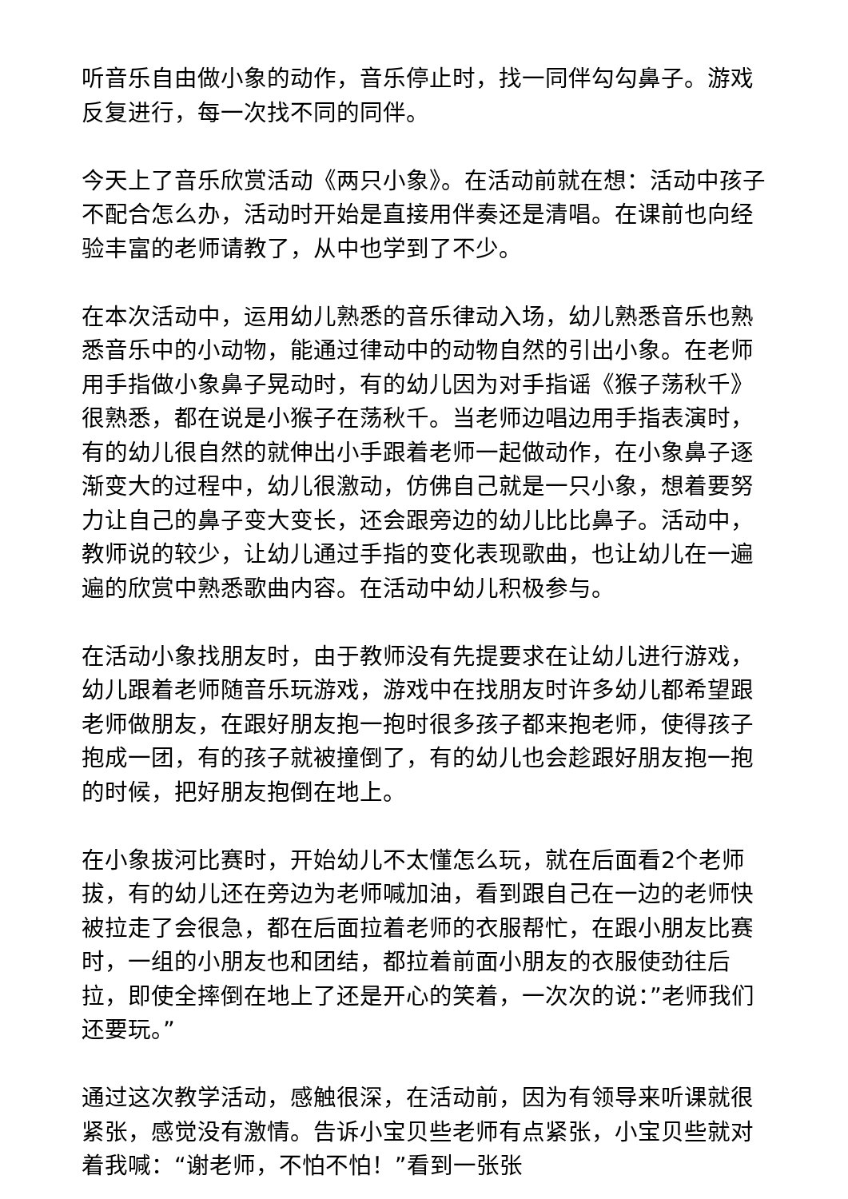听音乐自由做小象的动作，音乐停止时，找一同伴勾勾鼻子。游戏反复进行，每一次找不同的同伴。
今天上了音乐欣赏活动《两只小象》。在活动前就在想：活动中孩子不配合怎么办，活动时开始是直接用伴奏还是清唱。在课前也向经验丰富的老师请教了，从中也学到了不少。
在本次活动中，运用幼儿熟悉的音乐律动入场，幼儿熟悉音乐也熟悉音乐中的小动物，能通过律动中的动物自然的引出小象。在老师用手指做小象鼻子晃动时，有的幼儿因为对手指谣《猴子荡秋千》很熟悉，都在说是小猴子在荡秋千。当老师边唱边用手指表演时，有的幼儿很自然的就伸出小手跟着老师一起做动作，在小象鼻子逐渐变大的过程中，幼儿很激动，仿佛自己就是一只小象，想着要努力让自己的鼻子变大变长，还会跟旁边的幼儿比比鼻子。活动中，教师说的较少，让幼儿通过手指的变化表现歌曲，也让幼儿在一遍遍的欣赏中熟悉歌曲内容。在活动中幼儿积极参与。
在活动小象找朋友时，由于教师没有先提要求在让幼儿进行游戏，幼儿跟着老师随音乐玩游戏，游戏中在找朋友时许多幼儿都希望跟老师做朋友，在跟好朋友抱一抱时很多孩子都来抱老师，使得孩子抱成一团，有的孩子就被撞倒了，有的幼儿也会趁跟好朋友抱一抱的时候，把好朋友抱倒在地上。
在小象拔河比赛时，开始幼儿不太懂怎么玩，就在后面看2个老师拔，有的幼儿还在旁边为老师喊加油，看到跟自己在一边的老师快被拉走了会很急，都在后面拉着老师的衣服帮忙，在跟小朋友比赛时，一组的小朋友也和团结，都拉着前面小朋友的衣服使劲往后拉，即使全摔倒在地上了还是开心的笑着，一次次的说：”老师我们还要玩。”
通过这次教学活动，感触很深，在活动前，因为有领导来听课就很紧张，感觉没有激情。告诉小宝贝些老师有点紧张，小宝贝些就对着我喊：“谢老师，不怕不怕！”看到一张张